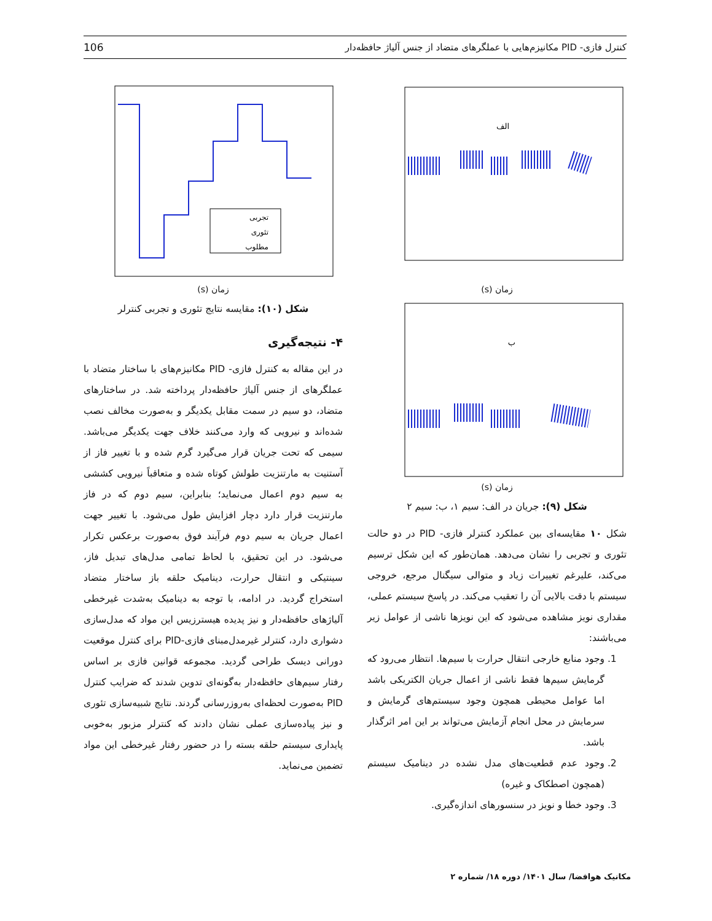کنترل فازی- PID مکانیزم‌هایی با عملگرهای متضاد از جنس آلیاژ حافظه‌دار 106
الف
زمان (s)
ب
زمان (s)
شکل (۹): جریان در الف: سیم ۱، ب: سیم ۲
شکل ۱۰ مقایسه‌ای بین عملکرد کنترلر فازی- PID در دو حالت تئوری و تجربی را نشان می‌دهد. همان‌طور که این شکل ترسیم می‌کند، علیرغم تغییرات زیاد و متوالی سیگنال مرجع، خروجی سیستم با دقت بالایی آن را تعقیب می‌کند. در پاسخ سیستم عملی، مقداری نویز مشاهده می‌شود که این نویزها ناشی از عوامل زیر می‌باشند:
1. وجود منابع خارجی انتقال حرارت با سیم‌ها. انتظار می‌رود که گرمایش سیم‌ها فقط ناشی از اعمال جریان الکتریکی باشد اما عوامل محیطی همچون وجود سیستم‌های گرمایش و سرمایش در محل انجام آزمایش می‌تواند بر این امر اثرگذار باشد.
2. وجود عدم قطعیت‌های مدل نشده در دینامیک سیستم (همچون اصطکاک و غیره)
3. وجود خطا و نویز در سنسورهای اندازه‌گیری.
تجربی
تئوری
مطلوب
زمان (s)
شکل (۱۰): مقایسه نتایج تئوری و تجربی کنترلر
۴- نتیجه‌گیری
در این مقاله به کنترل فازی- PID مکانیزم‌های با ساختار متضاد با عملگرهای از جنس آلیاژ حافظه‌دار پرداخته شد. در ساختارهای متضاد، دو سیم در سمت مقابل یکدیگر و به‌صورت مخالف نصب شده‌اند و نیرویی که وارد می‌کنند خلاف جهت یکدیگر می‌باشد. سیمی که تحت جریان قرار می‌گیرد گرم شده و با تغییر فاز از آستنیت به مارتنزیت طولش کوتاه شده و متعاقباً نیرویی کششی به سیم دوم اعمال می‌نماید؛ بنابراین، سیم دوم که در فاز مارتنزیت قرار دارد دچار افزایش طول می‌شود. با تغییر جهت اعمال جریان به سیم دوم فرآیند فوق به‌صورت برعکس تکرار می‌شود. در این تحقیق، با لحاظ تمامی مدل‌های تبدیل فاز، سینتیکی و انتقال حرارت، دینامیک حلقه باز ساختار متضاد استخراج گردید. در ادامه، با توجه به دینامیک به‌شدت غیرخطی آلیاژهای حافظه‌دار و نیز پدیده هیسترزیس این مواد که مدل‌سازی دشواری دارد، کنترلر غیرمدل‌مبنای فازی-PID برای کنترل موقعیت دورانی دیسک طراحی گردید. مجموعه قوانین فازی بر اساس رفتار سیم‌های حافظه‌دار به‌گونه‌ای تدوین شدند که ضرایب کنترل PID به‌صورت لحظه‌ای به‌روزرسانی گردند. نتایج شبیه‌سازی تئوری و نیز پیاده‌سازی عملی نشان دادند که کنترلر مزبور به‌خوبی پایداری سیستم حلقه بسته را در حضور رفتار غیرخطی این مواد تضمین می‌نماید.
مکانیک هوافضا/ سال ۱۴۰۱/ دوره ۱۸/ شماره ۲